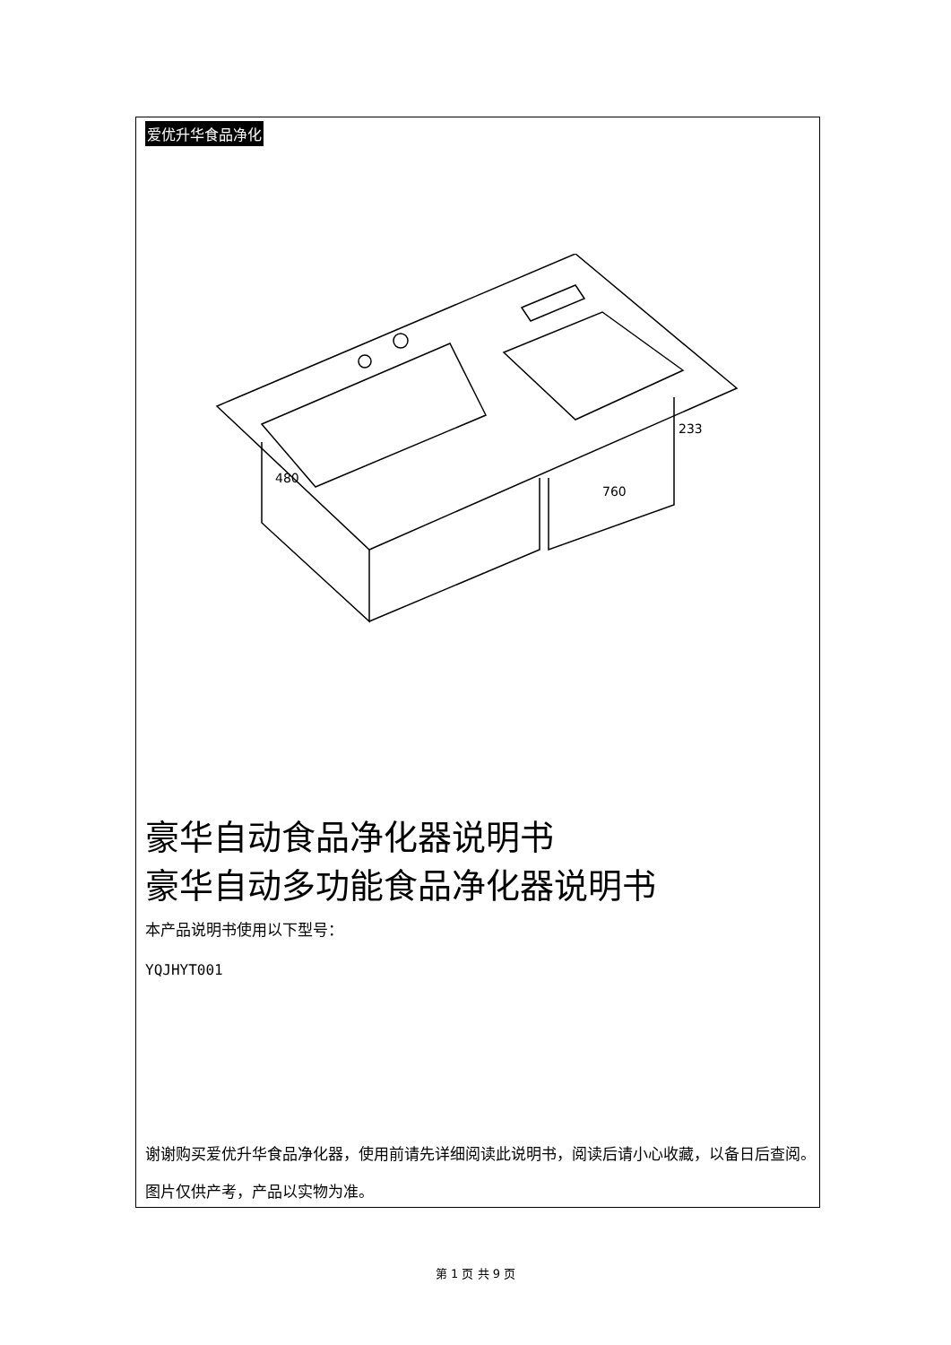爱优升华食品净化
760
233
480
豪华自动食品净化器说明书
豪华自动多功能食品净化器说明书
本产品说明书使用以下型号：
YQJHYT001
谢谢购买爱优升华食品净化器，使用前请先详细阅读此说明书，阅读后请小心收藏，以备日后查阅。图片仅供产考，产品以实物为准。
第 1 页 共 9 页